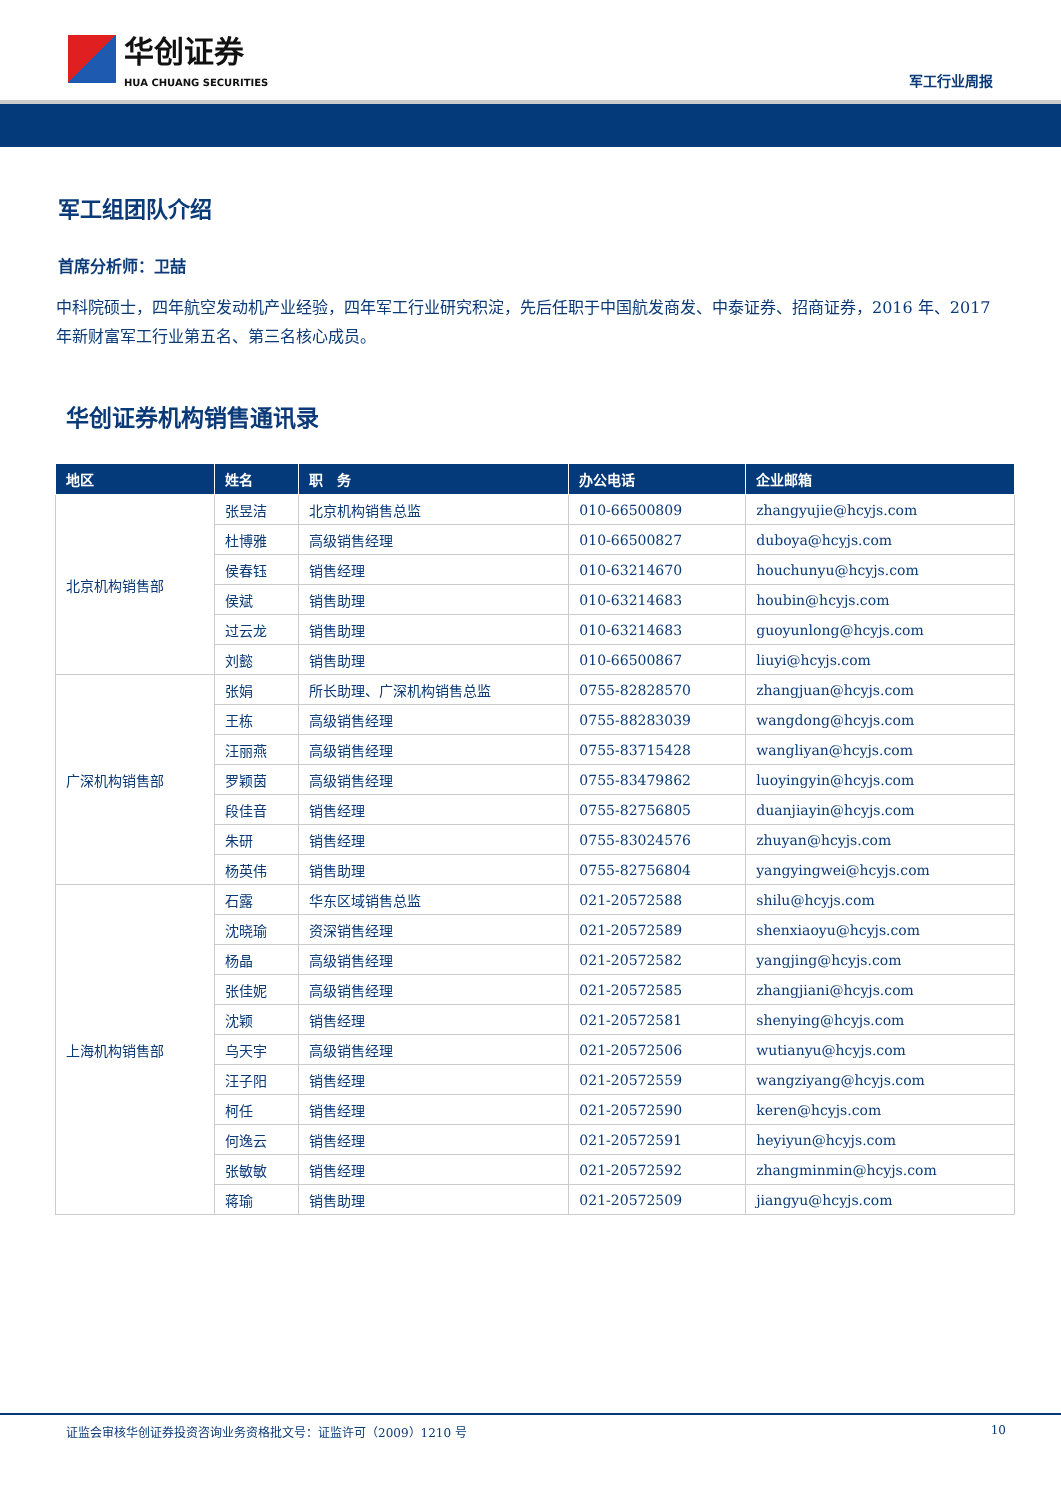华创证券
HUA CHUANG SECURITIES
军工行业周报
军工组团队介绍
首席分析师：卫喆
中科院硕士，四年航空发动机产业经验，四年军工行业研究积淀，先后任职于中国航发商发、中泰证券、招商证券，2016 年、2017 年新财富军工行业第五名、第三名核心成员。
华创证券机构销售通讯录
| 地区 | 姓名 | 职 务 | 办公电话 | 企业邮箱 |
| --- | --- | --- | --- | --- |
| 北京机构销售部 | 张昱洁 | 北京机构销售总监 | 010-66500809 | zhangyujie@hcyjs.com |
| | 杜博雅 | 高级销售经理 | 010-66500827 | duboya@hcyjs.com |
| | 侯春钰 | 销售经理 | 010-63214670 | houchunyu@hcyjs.com |
| | 侯斌 | 销售助理 | 010-63214683 | houbin@hcyjs.com |
| | 过云龙 | 销售助理 | 010-63214683 | guoyunlong@hcyjs.com |
| | 刘懿 | 销售助理 | 010-66500867 | liuyi@hcyjs.com |
| 广深机构销售部 | 张娟 | 所长助理、广深机构销售总监 | 0755-82828570 | zhangjuan@hcyjs.com |
| | 王栋 | 高级销售经理 | 0755-88283039 | wangdong@hcyjs.com |
| | 汪丽燕 | 高级销售经理 | 0755-83715428 | wangliyan@hcyjs.com |
| | 罗颖茵 | 高级销售经理 | 0755-83479862 | luoyingyin@hcyjs.com |
| | 段佳音 | 销售经理 | 0755-82756805 | duanjiayin@hcyjs.com |
| | 朱研 | 销售经理 | 0755-83024576 | zhuyan@hcyjs.com |
| | 杨英伟 | 销售助理 | 0755-82756804 | yangyingwei@hcyjs.com |
| 上海机构销售部 | 石露 | 华东区域销售总监 | 021-20572588 | shilu@hcyjs.com |
| | 沈晓瑜 | 资深销售经理 | 021-20572589 | shenxiaoyu@hcyjs.com |
| | 杨晶 | 高级销售经理 | 021-20572582 | yangjing@hcyjs.com |
| | 张佳妮 | 高级销售经理 | 021-20572585 | zhangjiani@hcyjs.com |
| | 沈颖 | 销售经理 | 021-20572581 | shenying@hcyjs.com |
| | 乌天宇 | 高级销售经理 | 021-20572506 | wutianyu@hcyjs.com |
| | 汪子阳 | 销售经理 | 021-20572559 | wangziyang@hcyjs.com |
| | 柯任 | 销售经理 | 021-20572590 | keren@hcyjs.com |
| | 何逸云 | 销售经理 | 021-20572591 | heyiyun@hcyjs.com |
| | 张敏敏 | 销售经理 | 021-20572592 | zhangminmin@hcyjs.com |
| | 蒋瑜 | 销售助理 | 021-20572509 | jiangyu@hcyjs.com |
证监会审核华创证券投资咨询业务资格批文号：证监许可（2009）1210 号 10